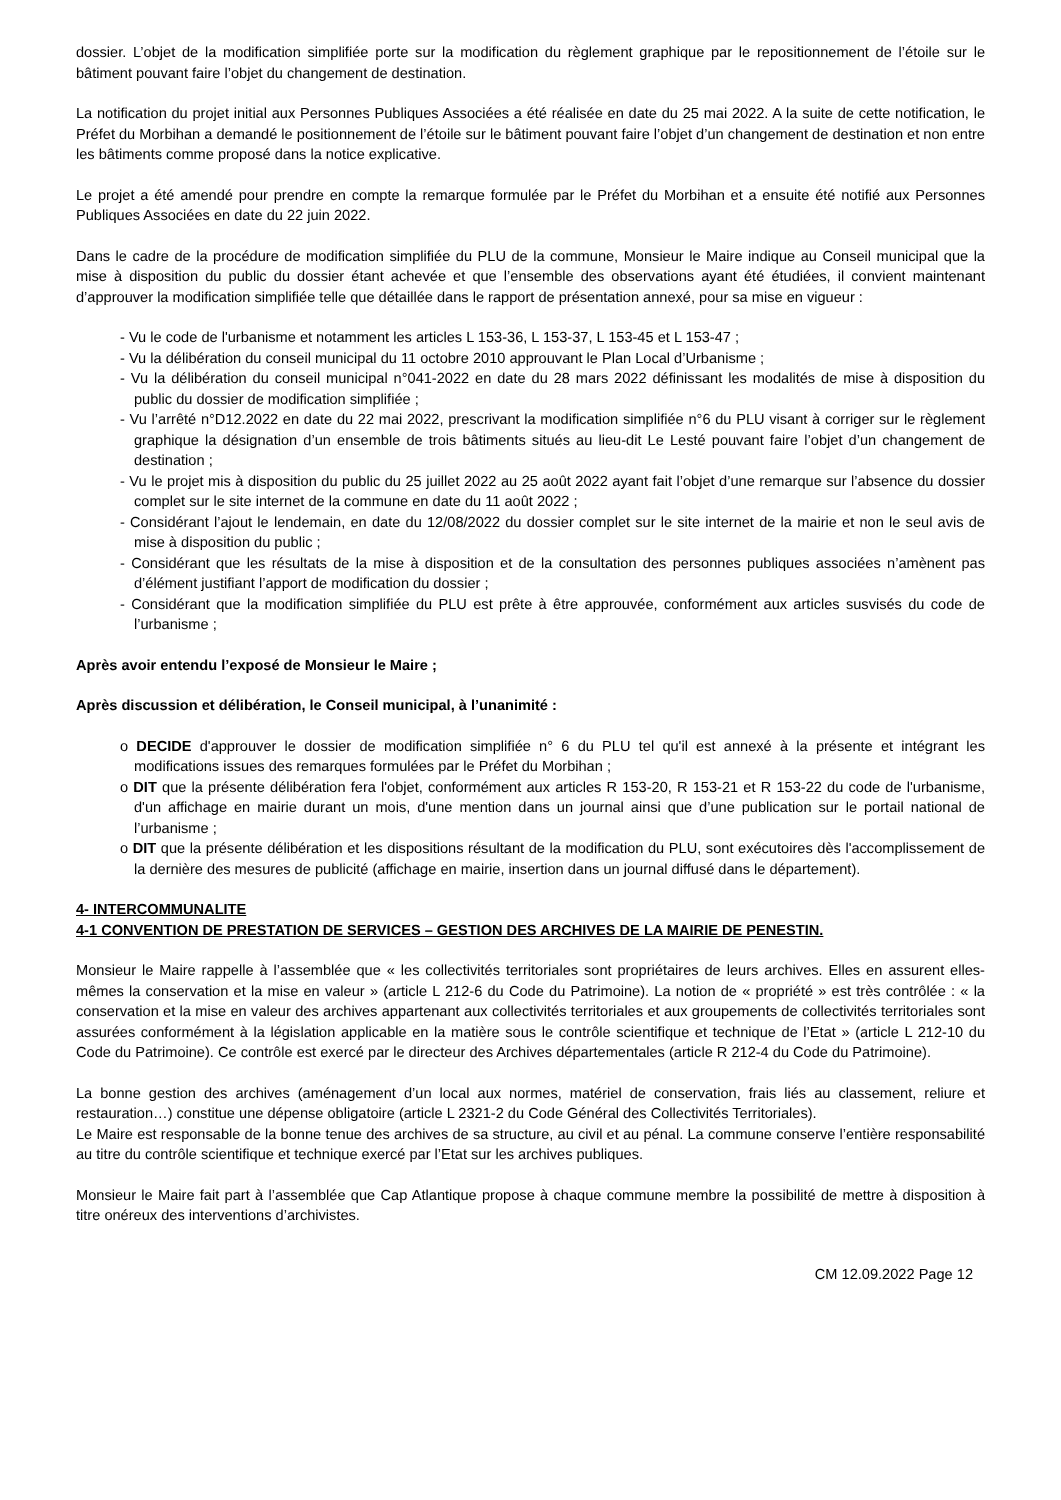dossier. L’objet de la modification simplifiée porte sur la modification du règlement graphique par le repositionnement de l’étoile sur le bâtiment pouvant faire l’objet du changement de destination.
La notification du projet initial aux Personnes Publiques Associées a été réalisée en date du 25 mai 2022. A la suite de cette notification, le Préfet du Morbihan a demandé le positionnement de l’étoile sur le bâtiment pouvant faire l’objet d’un changement de destination et non entre les bâtiments comme proposé dans la notice explicative.
Le projet a été amendé pour prendre en compte la remarque formulée par le Préfet du Morbihan et a ensuite été notifié aux Personnes Publiques Associées en date du 22 juin 2022.
Dans le cadre de la procédure de modification simplifiée du PLU de la commune, Monsieur le Maire indique au Conseil municipal que la mise à disposition du public du dossier étant achevée et que l’ensemble des observations ayant été étudiées, il convient maintenant d’approuver la modification simplifiée telle que détaillée dans le rapport de présentation annexé, pour sa mise en vigueur :
- Vu le code de l'urbanisme et notamment les articles L 153-36, L 153-37, L 153-45 et L 153-47 ;
- Vu la délibération du conseil municipal du 11 octobre 2010 approuvant le Plan Local d’Urbanisme ;
- Vu la délibération du conseil municipal n°041-2022 en date du 28 mars 2022 définissant les modalités de mise à disposition du public du dossier de modification simplifiée ;
- Vu l’arrêté n°D12.2022 en date du 22 mai 2022, prescrivant la modification simplifiée n°6 du PLU visant à corriger sur le règlement graphique la désignation d’un ensemble de trois bâtiments situés au lieu-dit Le Lesté pouvant faire l’objet d’un changement de destination ;
- Vu le projet mis à disposition du public du 25 juillet 2022 au 25 août 2022 ayant fait l’objet d’une remarque sur l’absence du dossier complet sur le site internet de la commune en date du 11 août 2022 ;
- Considérant l’ajout le lendemain, en date du 12/08/2022 du dossier complet sur le site internet de la mairie et non le seul avis de mise à disposition du public ;
- Considérant que les résultats de la mise à disposition et de la consultation des personnes publiques associées n’amènent pas d’élément justifiant l’apport de modification du dossier ;
- Considérant que la modification simplifiée du PLU est prête à être approuvée, conformément aux articles susvisés du code de l’urbanisme ;
Après avoir entendu l’exposé de Monsieur le Maire ;
Après discussion et délibération, le Conseil municipal, à l’unanimité :
o DECIDE d'approuver le dossier de modification simplifiée n° 6 du PLU tel qu'il est annexé à la présente et intégrant les modifications issues des remarques formulées par le Préfet du Morbihan ;
o DIT que la présente délibération fera l'objet, conformément aux articles R 153-20, R 153-21 et R 153-22 du code de l'urbanisme, d'un affichage en mairie durant un mois, d'une mention dans un journal ainsi que d’une publication sur le portail national de l’urbanisme ;
o DIT que la présente délibération et les dispositions résultant de la modification du PLU, sont exécutoires dès l'accomplissement de la dernière des mesures de publicité (affichage en mairie, insertion dans un journal diffusé dans le département).
4- INTERCOMMUNALITE
4-1 CONVENTION DE PRESTATION DE SERVICES – GESTION DES ARCHIVES DE LA MAIRIE DE PENESTIN.
Monsieur le Maire rappelle à l’assemblée que « les collectivités territoriales sont propriétaires de leurs archives. Elles en assurent elles-mêmes la conservation et la mise en valeur » (article L 212-6 du Code du Patrimoine). La notion de « propriété » est très contrôlée : « la conservation et la mise en valeur des archives appartenant aux collectivités territoriales et aux groupements de collectivités territoriales sont assurées conformément à la législation applicable en la matière sous le contrôle scientifique et technique de l’Etat » (article L 212-10 du Code du Patrimoine). Ce contrôle est exercé par le directeur des Archives départementales (article R 212-4 du Code du Patrimoine).
La bonne gestion des archives (aménagement d’un local aux normes, matériel de conservation, frais liés au classement, reliure et restauration…) constitue une dépense obligatoire (article L 2321-2 du Code Général des Collectivités Territoriales).
Le Maire est responsable de la bonne tenue des archives de sa structure, au civil et au pénal. La commune conserve l’entière responsabilité au titre du contrôle scientifique et technique exercé par l’Etat sur les archives publiques.
Monsieur le Maire fait part à l’assemblée que Cap Atlantique propose à chaque commune membre la possibilité de mettre à disposition à titre onéreux des interventions d’archivistes.
CM 12.09.2022 Page 12